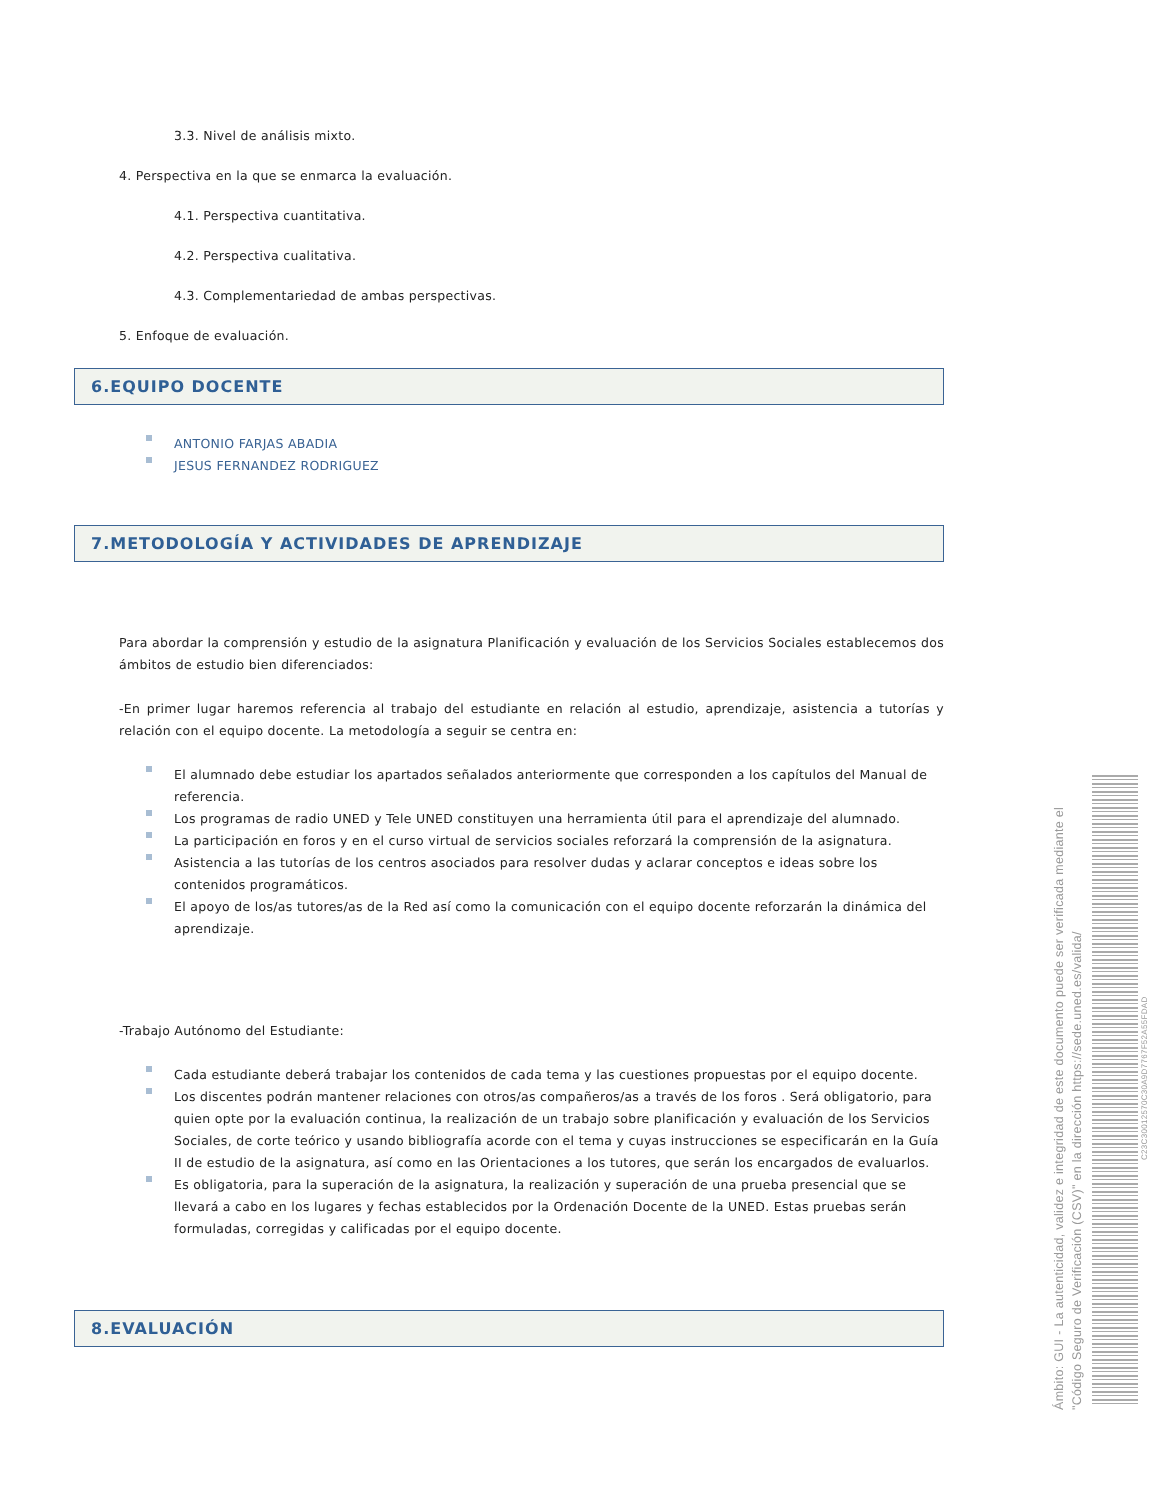3.3. Nivel de análisis mixto.
4. Perspectiva en la que se enmarca la evaluación.
4.1. Perspectiva cuantitativa.
4.2. Perspectiva cualitativa.
4.3. Complementariedad de ambas perspectivas.
5. Enfoque de evaluación.
6.EQUIPO DOCENTE
ANTONIO FARJAS ABADIA
JESUS FERNANDEZ RODRIGUEZ
7.METODOLOGÍA Y ACTIVIDADES DE APRENDIZAJE
Para abordar la comprensión y estudio de la asignatura Planificación y evaluación de los Servicios Sociales establecemos dos ámbitos de estudio bien diferenciados:
-En primer lugar haremos referencia al trabajo del estudiante en relación al estudio, aprendizaje, asistencia a tutorías y relación con el equipo docente. La metodología a seguir se centra en:
El alumnado debe estudiar los apartados señalados anteriormente que corresponden a los capítulos del Manual de referencia.
Los programas de radio UNED y Tele UNED constituyen una herramienta útil para el aprendizaje del alumnado.
La participación en foros y en el curso virtual de servicios sociales reforzará la comprensión de la asignatura.
Asistencia a las tutorías de los centros asociados para resolver dudas y aclarar conceptos e ideas sobre los contenidos programáticos.
El apoyo de los/as tutores/as de la Red así como la comunicación con el equipo docente reforzarán la dinámica del aprendizaje.
-Trabajo Autónomo del Estudiante:
Cada estudiante deberá trabajar los contenidos de cada tema y las cuestiones propuestas por el equipo docente.
Los discentes podrán mantener relaciones con otros/as compañeros/as a través de los foros . Será obligatorio, para quien opte por la evaluación continua, la realización de un trabajo sobre planificación y evaluación de los Servicios Sociales, de corte teórico y usando bibliografía acorde con el tema y cuyas instrucciones se especificarán en la Guía II de estudio de la asignatura, así como en las Orientaciones a los tutores, que serán los encargados de evaluarlos.
Es obligatoria, para la superación de la asignatura, la realización y superación de una prueba presencial que se llevará a cabo en los lugares y fechas establecidos por la Ordenación Docente de la UNED. Estas pruebas serán formuladas, corregidas y calificadas por el equipo docente.
8.EVALUACIÓN
Ámbito: GUI - La autenticidad, validez e integridad de este documento puede ser verificada mediante el "Código Seguro de Verificación (CSV)" en la dirección https://sede.uned.es/valida/
C23C30012570C30A9D7767F52A55FDAD